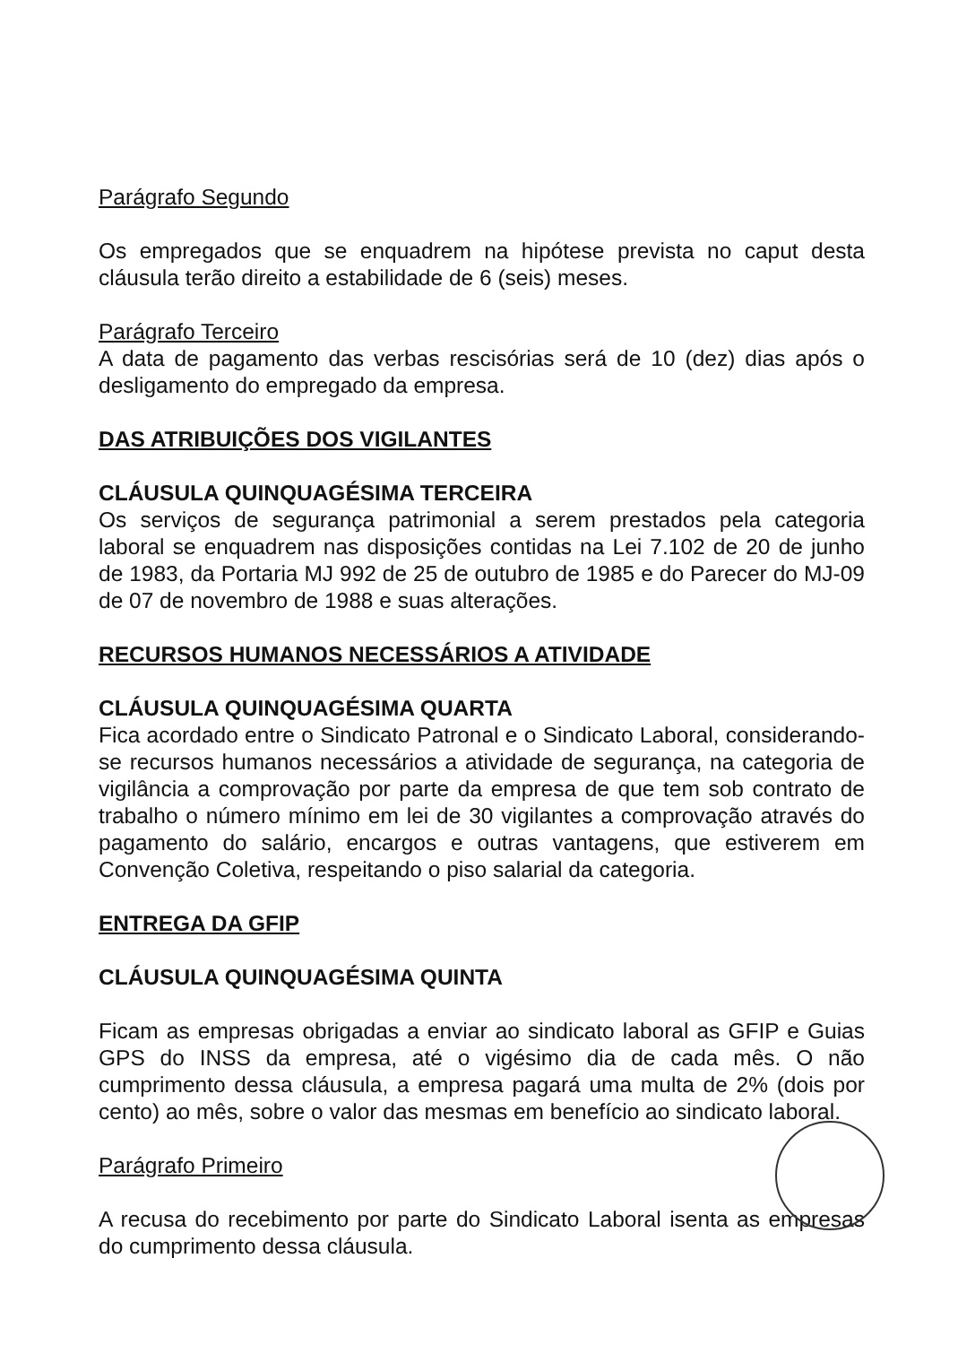Parágrafo Segundo
Os empregados que se enquadrem na hipótese prevista no caput desta cláusula terão direito a estabilidade de 6 (seis) meses.
Parágrafo Terceiro
A data de pagamento das verbas rescisórias será de 10 (dez) dias após o desligamento do empregado da empresa.
DAS ATRIBUIÇÕES DOS VIGILANTES
CLÁUSULA QUINQUAGÉSIMA TERCEIRA
Os serviços de segurança patrimonial a serem prestados pela categoria laboral se enquadrem nas disposições contidas na Lei 7.102 de 20 de junho de 1983, da Portaria MJ 992 de 25 de outubro de 1985 e do Parecer do MJ-09 de 07 de novembro de 1988 e suas alterações.
RECURSOS HUMANOS NECESSÁRIOS A ATIVIDADE
CLÁUSULA QUINQUAGÉSIMA QUARTA
Fica acordado entre o Sindicato Patronal e o Sindicato Laboral, considerando-se recursos humanos necessários a atividade de segurança, na categoria de vigilância a comprovação por parte da empresa de que tem sob contrato de trabalho o número mínimo em lei de 30 vigilantes a comprovação através do pagamento do salário, encargos e outras vantagens, que estiverem em Convenção Coletiva, respeitando o piso salarial da categoria.
ENTREGA DA GFIP
CLÁUSULA QUINQUAGÉSIMA QUINTA
Ficam as empresas obrigadas a enviar ao sindicato laboral as GFIP e Guias GPS do INSS da empresa, até o vigésimo dia de cada mês. O não cumprimento dessa cláusula, a empresa pagará uma multa de 2% (dois por cento) ao mês, sobre o valor das mesmas em benefício ao sindicato laboral.
Parágrafo Primeiro
A recusa do recebimento por parte do Sindicato Laboral isenta as empresas do cumprimento dessa cláusula.